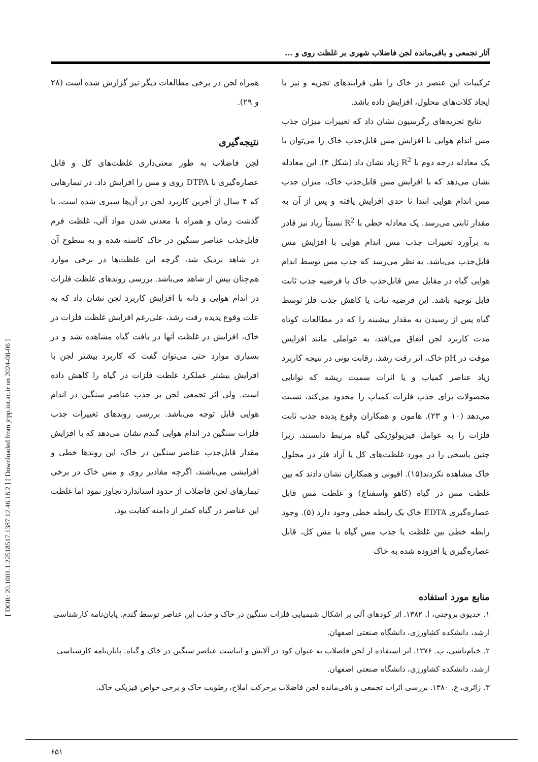[ DOR: 20.1001.1.22518517.1387.12.46.18.2 ] [ Downloaded from jcpp.iut.ac.ir on 2024-08-06 ]
آثار تجمعی و باقی‌مانده لجن فاضلاب شهری بر غلظت روی و ...
ترکیبات این عنصر در خاک را طی فرایندهای تجزیه و نیز با ایجاد کلات‌های محلول، افزایش داده باشد.
نتایج تجزیه‌های رگرسیون نشان داد که تغییرات میزان جذب مس اندام هوایی با افزایش مس قابل‌جذب خاک را می‌توان با یک معادله درجه دوم با R<sup>2</sup> زیاد نشان داد (شکل ۴). این معادله نشان می‌دهد که با افزایش مس قابل‌جذب خاک، میزان جذب مس اندام هوایی ابتدا تا حدی افزایش یافته و پس از آن به مقدار ثابتی می‌رسد. یک معادله خطی با R<sup>2</sup> نسبتاً زیاد نیز قادر به برآورد تغییرات جذب مس اندام هوایی با افزایش مس قابل‌جذب می‌باشد. به نظر می‌رسد که جذب مس توسط اندام هوایی گیاه در مقابل مس قابل‌جذب خاک با فرضیه جذب ثابت قابل توجیه باشد. این فرضیه ثبات یا کاهش جذب فلز توسط گیاه پس از رسیدن به مقدار بیشینه را که در مطالعات کوتاه مدت کاربرد لجن اتفاق می‌افتد، به عواملی مانند افزایش موقت در pH خاک، اثر رقت رشد، رقابت یونی در نتیجه کاربرد زیاد عناصر کمیاب و یا اثرات سمیت ریشه که توانایی محصولات برای جذب فلزات کمیاب را محدود می‌کند، نسبت می‌دهد (۱۰ و ۲۳). هامون و همکاران وقوع پدیده جذب ثابت فلزات را به عوامل فیزیولوژیکی گیاه مرتبط دانستند، زیرا چنین پاسخی را در مورد غلظت‌های کل یا آزاد فلز در محلول خاک مشاهده نکردند(۱۵). افیونی و همکاران نشان دادند که بین غلظت مس در گیاه (کاهو واسفناج) و غلظت مس قابل عصاره‌گیری EDTA خاک یک رابطه خطی وجود دارد (۵). وجود رابطه خطی بین غلظت یا جذب مس گیاه با مس کل، قابل عصاره‌گیری یا افزوده شده به خاک
همراه لجن در برخی مطالعات دیگر نیز گزارش شده است (۲۸ و ۲۹).
نتیجه‌گیری
لجن فاضلاب به طور معنی‌داری غلظت‌های کل و قابل عصاره‌گیری با DTPA روی و مس را افزایش داد. در تیمارهایی که ۴ سال از آخرین کاربرد لجن در آن‌ها سپری شده است، با گذشت زمان و همراه با معدنی شدن مواد آلی، غلظت فرم قابل‌جذب عناصر سنگین در خاک کاسته شده و به سطوح آن در شاهد نزدیک شد، گرچه این غلظت‌ها در برخی موارد هم‌چنان بیش از شاهد می‌باشد. بررسی روندهای غلظت فلزات در اندام هوایی و دانه با افزایش کاربرد لجن نشان داد که به علت وقوع پدیده رقت رشد، علی‌رغم افزایش غلظت فلزات در خاک، افزایش در غلظت آنها در بافت گیاه مشاهده نشد و در بسیاری موارد حتی می‌توان گفت که کاربرد بیشتر لجن با افزایش بیشتر عملکرد غلظت فلزات در گیاه را کاهش داده است. ولی اثر تجمعی لجن بر جذب عناصر سنگین در اندام هوایی قابل توجه می‌باشد. بررسی روندهای تغییرات جذب فلزات سنگین در اندام هوایی گندم نشان می‌دهد که با افزایش مقدار قابل‌جذب عناصر سنگین در خاک، این روندها خطی و افزایشی می‌باشند، اگرچه مقادیر روی و مس خاک در برخی تیمارهای لجن فاضلاب از حدود استاندارد تجاوز نمود اما غلظت این عناصر در گیاه کمتر از دامنه کفایت بود.
منابع مورد استفاده
۱. خدیوی بروجنی، ا. ۱۳۸۲. اثر کودهای آلی بر اشکال شیمیایی فلزات سنگین در خاک و جذب این عناصر توسط گندم. پایان‌نامه کارشناسی ارشد، دانشکده کشاورزی، دانشگاه صنعتی اصفهان.
۲. خیام‌باشی، ب. ۱۳۷۶. اثر استفاده از لجن فاضلاب به عنوان کود در آلایش و انباشت عناصر سنگین در خاک و گیاه. پایان‌نامه کارشناسی ارشد، دانشکده کشاورزی، دانشگاه صنعتی اصفهان.
۳. زائری، ع. ۱۳۸۰. بررسی اثرات تجمعی و باقی‌مانده لجن فاضلاب برحرکت املاح، رطوبت خاک و برخی خواص فیزیکی خاک.
۶۵۱